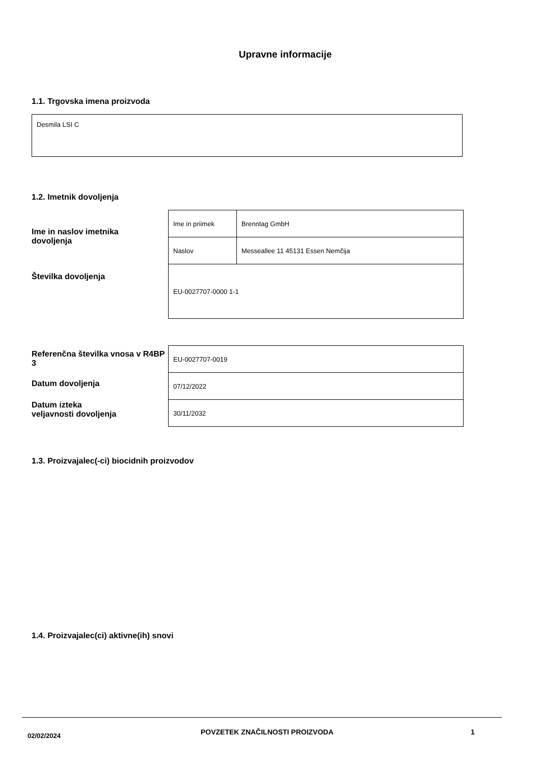Upravne informacije
1.1. Trgovska imena proizvoda
| Desmila LSI C |
1.2. Imetnik dovoljenja
Ime in naslov imetnika
dovoljenja
Številka dovoljenja
| Ime in priimek | Brenntag GmbH |
| Naslov | Messeallee 11 45131 Essen Nemčija |
| EU-0027707-0000 1-1 | |
Referenčna številka vnosa v R4BP 3
Datum dovoljenja
Datum izteka
veljavnosti dovoljenja
| EU-0027707-0019 |
| 07/12/2022 |
| 30/11/2032 |
1.3. Proizvajalec(-ci) biocidnih proizvodov
1.4. Proizvajalec(ci) aktivne(ih) snovi
02/02/2024
POVZETEK ZNAČILNOSTI PROIZVODA 1